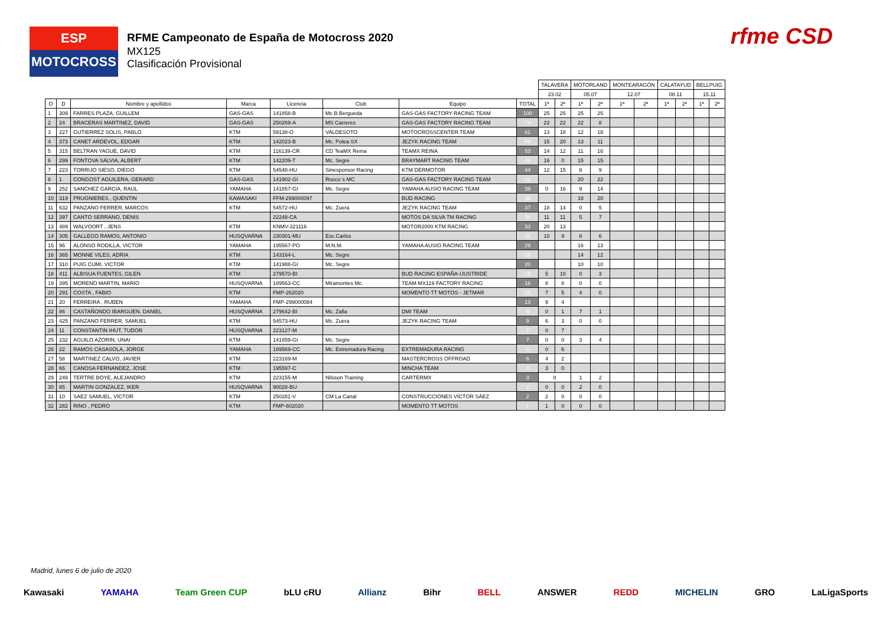ESP
MOTOCROSS
RFME Campeonato de España de Motocross 2020
MX125
Clasificación Provisional
rfme CSD
| | | | | | | | | TALAVERA | | MOTORLAND | | MONTEARAGÓN | | CALATAYUD | | BELLPUIG | |
| | | | | | | | | 23.02 | | 05.07 | | 12.07 | | 08.11 | | 15.11 | |
| O | D | Nombre y apellidos | Marca | Licencia | Club | Equipo | TOTAL | 1ª | 2ª | 1ª | 2ª | 1ª | 2ª | 1ª | 2ª | 1ª | 2ª |
| 1 | 309 | FARRES PLAZA, GUILLEM | GAS-GAS | 141858-B | Mc B.Bergueda | GAS-GAS FACTORY RACING TEAM | 100 | 25 | 25 | 25 | 25 | | | | | | |
| 2 | 24 | BRACERAS MARTINEZ, DAVID | GAS-GAS | 250269-A | MS Carreres | GAS-GAS FACTORY RACING TEAM | 74 | 22 | 22 | 22 | 8 | | | | | | |
| 3 | 227 | GUTIERREZ SOLIS, PABLO | KTM | 59138-O | VALDESOTO | MOTOCROSSCENTER TEAM | 61 | 13 | 18 | 12 | 18 | | | | | | |
| 4 | 373 | CANET ARDEVOL, EDGAR | KTM | 142023-B | Mc. Polea SX | JEZYK RACING TEAM | 59 | 15 | 20 | 13 | 11 | | | | | | |
| 5 | 315 | BELTRAN YAGUE, DAVID | KTM | 116139-CR | CD TeaMX Reina | TEAMX REINA | 53 | 14 | 12 | 11 | 16 | | | | | | |
| 6 | 299 | FONTOVA SALVIA, ALBERT | KTM | 142209-T | Mc. Segre | BRAYMART RACING TEAM | 46 | 16 | 0 | 15 | 15 | | | | | | |
| 7 | 223 | TORRIJO SIESO, DIEGO | KTM | 54548-HU | Sinesponsor Racing | KTM DERMOTOR | 44 | 12 | 15 | 8 | 9 | | | | | | |
| 8 | 1 | CONGOST AGUILERA, GERARD | GAS-GAS | 141902-GI | Rocco´s MC | GAS-GAS FACTORY RACING TEAM | 42 | | | 20 | 22 | | | | | | |
| 9 | 252 | SANCHEZ GARCIA, RAUL | YAMAHA | 141857-GI | Mc. Segre | YAMAHA AUSIO RACING TEAM | 39 | 0 | 16 | 9 | 14 | | | | | | |
| 10 | 319 | PRUGNIERES , QUENTIN | KAWASAKI | FFM-299000097 | | BUD RACING | 38 | | | 18 | 20 | | | | | | |
| 11 | 632 | PANZANO FERRER, MARCOS | KTM | 54572-HU | Mc. Zuera | JEZYK RACING TEAM | 37 | 18 | 14 | 0 | 5 | | | | | | |
| 12 | 397 | CANTO SERRANO, DENIS | | 22248-CA | | MOTOS DA SILVA TM RACING | 34 | 11 | 11 | 5 | 7 | | | | | | |
| 13 | 489 | WALVOORT , JENS | KTM | KNMV-321116 | | MOTOR2000 KTM RACING | 33 | 20 | 13 | | | | | | | | |
| 14 | 305 | GALLEGO RAMOS, ANTONIO | HUSQVARNA | 230301-MU | Esc.Carlos | | 31 | 10 | 9 | 6 | 6 | | | | | | |
| 15 | 96 | ALONSO RODILLA, VICTOR | YAMAHA | 195567-PO | M.N.M. | YAMAHA AUSIO RACING TEAM | 29 | | | 16 | 13 | | | | | | |
| 16 | 365 | MONNE VILES, ADRIA | KTM | 143164-L | Mc. Segre | | 26 | | | 14 | 12 | | | | | | |
| 17 | 310 | PUIG CUMI, VICTOR | KTM | 141988-GI | Mc. Segre | | 20 | | | 10 | 10 | | | | | | |
| 18 | 411 | ALBISUA FUENTES, GILEN | KTM | 279570-BI | | BUD RACING ESPAÑA-IJUSTRIDE | 18 | 5 | 10 | 0 | 3 | | | | | | |
| 19 | 395 | MORENO MARTIN, MARIO | HUSQVARNA | 189563-CC | Miramontes Mc. | TEAM MX119 FACTORY RACING | 16 | 8 | 8 | 0 | 0 | | | | | | |
| 20 | 291 | COSTA , FABIO | KTM | FMP-262020 | | MOMENTO TT MOTOS - JETMAR | 16 | 7 | 5 | 4 | 0 | | | | | | |
| 21 | 20 | FERREIRA , RUBEN | YAMAHA | FMP-299000084 | | | 13 | 9 | 4 | | | | | | | | |
| 22 | 86 | CASTAÑONDO IBARGUEN, DANIEL | HUSQVARNA | 279642-BI | Mc. Zalla | DMI TEAM | 9 | 0 | 1 | 7 | 1 | | | | | | |
| 23 | 425 | PANZANO FERRER, SAMUEL | KTM | 54573-HU | Mc. Zuera | JEZYK RACING TEAM | 9 | 6 | 3 | 0 | 0 | | | | | | |
| 24 | 11 | CONSTANTIN IHUT, TUDOR | HUSQVARNA | 223127-M | | | 7 | 0 | 7 | | | | | | | | |
| 25 | 232 | AGUILO AZORIN, UNAI | KTM | 141859-GI | Mc. Segre | | 7 | 0 | 0 | 3 | 4 | | | | | | |
| 26 | 22 | RAMOS CASASOLA, JORGE | YAMAHA | 189569-CC | Mc. Extremadura Racing | EXTREMADURA RACING | 6 | 0 | 6 | | | | | | | | |
| 27 | 58 | MARTINEZ CALVO, JAVIER | KTM | 223169-M | | MASTERCROSS OFFROAD | 6 | 4 | 2 | | | | | | | | |
| 28 | 66 | CANOSA FERNANDEZ, JOSE | KTM | 195597-C | | MINCHA TEAM | 3 | 3 | 0 | | | | | | | | |
| 29 | 249 | TERTRE BOYE, ALEJANDRO | KTM | 223155-M | Nilsson Training | CARTERMX | 3 | 0 | | 1 | 2 | | | | | | |
| 30 | 85 | MARTIN GONZALEZ, IKER | HUSQVARNA | 90028-BU | | | 2 | 0 | 0 | 2 | 0 | | | | | | |
| 31 | 10 | SAEZ SAMUEL, VICTOR | KTM | 250281-V | CM La Canal | CONSTRUCCIONES VÍCTOR SÁEZ | 2 | 2 | 0 | 0 | 0 | | | | | | |
| 32 | 282 | RINO , PEDRO | KTM | FMP-602020 | | MOMENTO TT MOTOS | 1 | 1 | 0 | 0 | 0 | | | | | | |
Madrid, lunes 6 de julio de 2020
Kawasaki YAMAHA Team Green CUP bLU cRU Allianz Bihr BELL ANSWER REDD MICHELIN GRO LaLigaSports